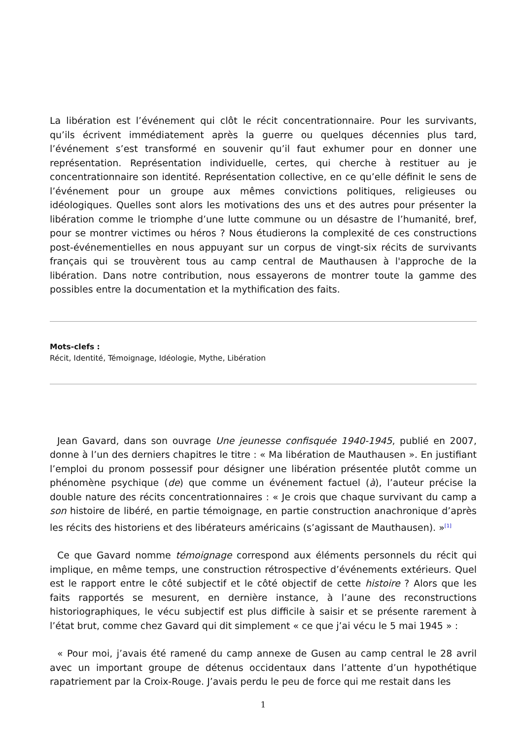La libération est l’événement qui clôt le récit concentrationnaire. Pour les survivants, qu’ils écrivent immédiatement après la guerre ou quelques décennies plus tard, l’événement s’est transformé en souvenir qu’il faut exhumer pour en donner une représentation. Représentation individuelle, certes, qui cherche à restituer au je concentrationnaire son identité. Représentation collective, en ce qu’elle définit le sens de l’événement pour un groupe aux mêmes convictions politiques, religieuses ou idéologiques. Quelles sont alors les motivations des uns et des autres pour présenter la libération comme le triomphe d’une lutte commune ou un désastre de l’humanité, bref, pour se montrer victimes ou héros ? Nous étudierons la complexité de ces constructions post-événementielles en nous appuyant sur un corpus de vingt-six récits de survivants français qui se trouvèrent tous au camp central de Mauthausen à l'approche de la libération. Dans notre contribution, nous essayerons de montrer toute la gamme des possibles entre la documentation et la mythification des faits.
Mots-clefs :
Récit, Identité, Témoignage, Idéologie, Mythe, Libération
Jean Gavard, dans son ouvrage Une jeunesse confisquée 1940-1945, publié en 2007, donne à l’un des derniers chapitres le titre : « Ma libération de Mauthausen ». En justifiant l’emploi du pronom possessif pour désigner une libération présentée plutôt comme un phénomène psychique (de) que comme un événement factuel (à), l’auteur précise la double nature des récits concentrationnaires : « Je crois que chaque survivant du camp a son histoire de libéré, en partie témoignage, en partie construction anachronique d’après les récits des historiens et des libérateurs américains (s’agissant de Mauthausen). »<sup>[1]</sup>
Ce que Gavard nomme témoignage correspond aux éléments personnels du récit qui implique, en même temps, une construction rétrospective d’événements extérieurs. Quel est le rapport entre le côté subjectif et le côté objectif de cette histoire ? Alors que les faits rapportés se mesurent, en dernière instance, à l’aune des reconstructions historiographiques, le vécu subjectif est plus difficile à saisir et se présente rarement à l’état brut, comme chez Gavard qui dit simplement « ce que j’ai vécu le 5 mai 1945 » :
« Pour moi, j’avais été ramené du camp annexe de Gusen au camp central le 28 avril avec un important groupe de détenus occidentaux dans l’attente d’un hypothétique rapatriement par la Croix-Rouge. J’avais perdu le peu de force qui me restait dans les
1